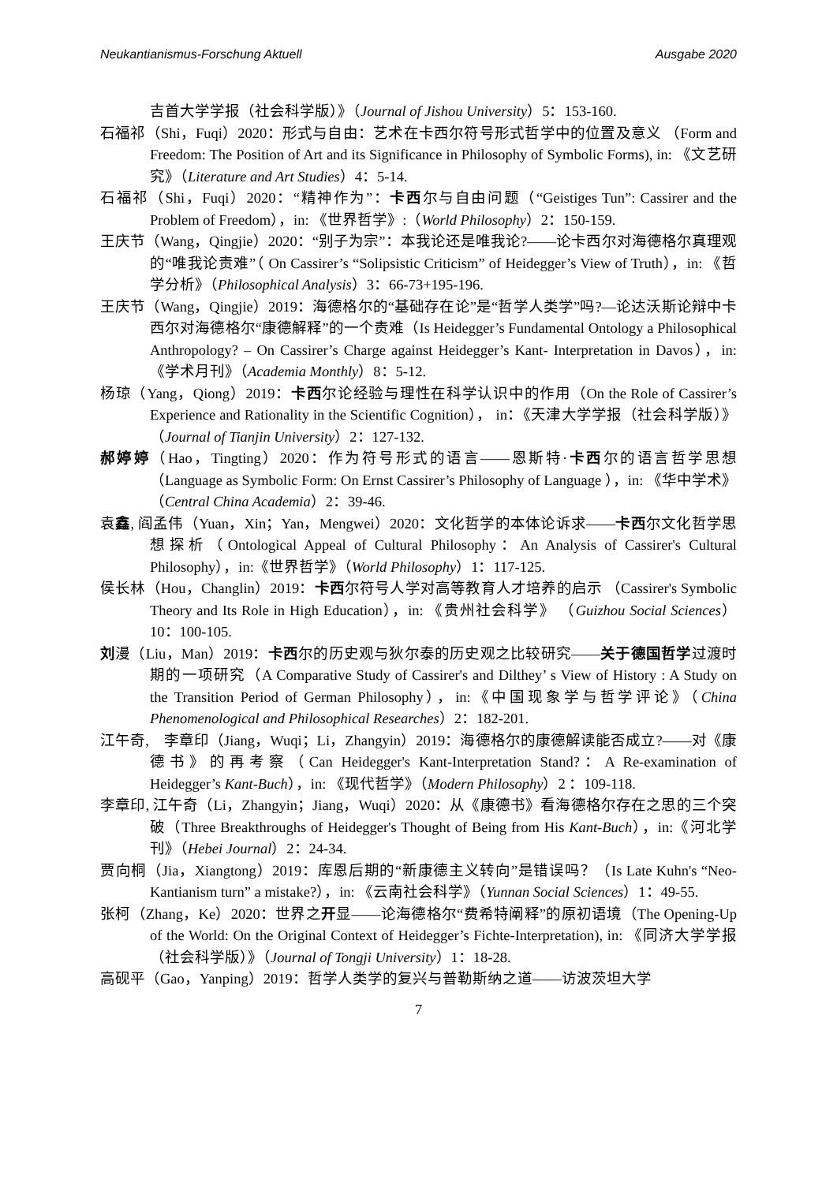Neukantianismus-Forschung Aktuell Ausgabe 2020
吉首大学学报（社会科学版）》（Journal of Jishou University）5：153-160.
石福祁（Shi，Fuqi）2020：形式与自由：艺术在卡西尔符号形式哲学中的位置及意义 （Form and Freedom: The Position of Art and its Significance in Philosophy of Symbolic Forms), in: 《文艺研究》（Literature and Art Studies）4：5-14.
石福祁（Shi，Fuqi）2020：“精神作为”：卡西尔与自由问题（“Geistiges Tun”: Cassirer and the Problem of Freedom），in: 《世界哲学》:（World Philosophy）2：150-159.
王庆节（Wang，Qingjie）2020：“别子为宗”：本我论还是唯我论?——论卡西尔对海德格尔真理观的“唯我论责难”（ On Cassirer’s “Solipsistic Criticism” of Heidegger’s View of Truth），in: 《哲学分析》（Philosophical Analysis）3：66-73+195-196.
王庆节（Wang，Qingjie）2019：海德格尔的“基础存在论”是“哲学人类学”吗?—论达沃斯论辩中卡西尔对海德格尔“康德解释”的一个责难（Is Heidegger’s Fundamental Ontology a Philosophical Anthropology? – On Cassirer’s Charge against Heidegger’s Kant- Interpretation in Davos），in: 《学术月刊》（Academia Monthly）8：5-12.
杨琼（Yang，Qiong）2019：卡西尔论经验与理性在科学认识中的作用（On the Role of Cassirer’s Experience and Rationality in the Scientific Cognition）， in：《天津大学学报（社会科学版）》（Journal of Tianjin University）2：127-132.
郝婷婷（Hao，Tingting）2020：作为符号形式的语言——恩斯特·卡西尔的语言哲学思想（Language as Symbolic Form: On Ernst Cassirer’s Philosophy of Language ），in: 《华中学术》（Central China Academia）2：39-46.
袁鑫, 阎孟伟（Yuan，Xin；Yan，Mengwei）2020：文化哲学的本体论诉求——卡西尔文化哲学思想探析（Ontological Appeal of Cultural Philosophy：An Analysis of Cassirer's Cultural Philosophy），in:《世界哲学》（World Philosophy）1：117-125.
侯长林（Hou，Changlin）2019：卡西尔符号人学对高等教育人才培养的启示 （Cassirer's Symbolic Theory and Its Role in High Education），in: 《贵州社会科学》 （Guizhou Social Sciences）10：100-105.
刘漫（Liu，Man）2019：卡西尔的历史观与狄尔泰的历史观之比较研究——关于德国哲学过渡时期的一项研究（A Comparative Study of Cassirer's and Dilthey’ s View of History : A Study on the Transition Period of German Philosophy），in:《中国现象学与哲学评论》（China Phenomenological and Philosophical Researches）2：182-201.
江午奇, 李章印（Jiang，Wuqi；Li，Zhangyin）2019：海德格尔的康德解读能否成立?——对《康德书》的再考察（Can Heidegger's Kant-Interpretation Stand?：A Re-examination of Heidegger’s Kant-Buch），in: 《现代哲学》（Modern Philosophy）2 ：109-118.
李章印, 江午奇（Li，Zhangyin；Jiang，Wuqi）2020：从《康德书》看海德格尔存在之思的三个突破（Three Breakthroughs of Heidegger's Thought of Being from His Kant-Buch），in:《河北学刊》（Hebei Journal）2：24-34.
贾向桐（Jia，Xiangtong）2019：库恩后期的“新康德主义转向”是错误吗？（Is Late Kuhn's “Neo-Kantianism turn” a mistake?），in: 《云南社会科学》（Yunnan Social Sciences）1：49-55.
张柯（Zhang，Ke）2020：世界之开显——论海德格尔“费希特阐释”的原初语境（The Opening-Up of the World: On the Original Context of Heidegger’s Fichte-Interpretation), in: 《同济大学学报（社会科学版）》（Journal of Tongji University）1：18-28.
高砚平（Gao，Yanping）2019：哲学人类学的复兴与普勒斯纳之道——访波茨坦大学
7